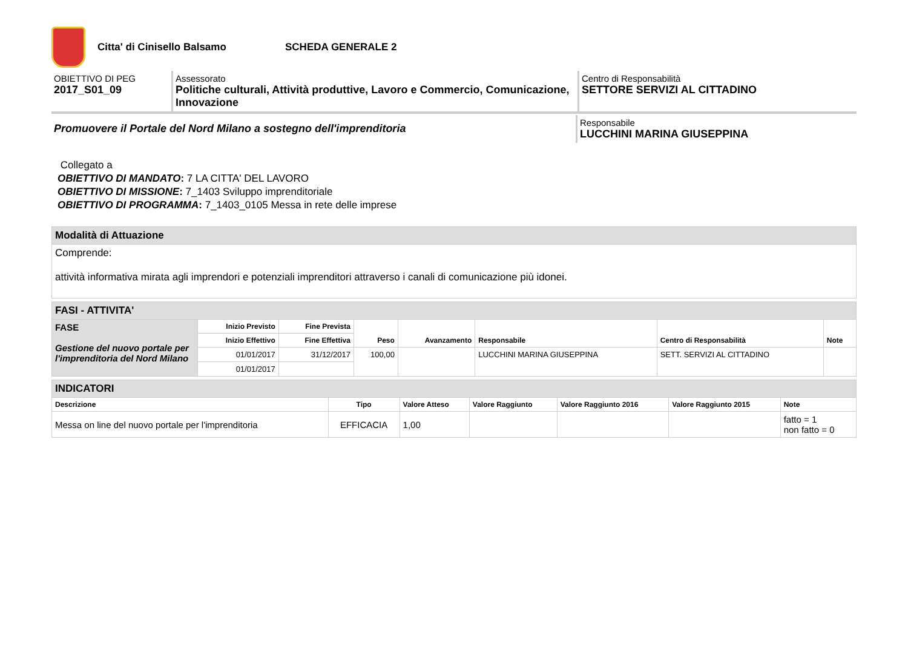Citta' di Cinisello Balsamo SCHEDA GENERALE 2
OBIETTIVO DI PEG
2017_S01_09
Assessorato
Politiche culturali, Attività produttive, Lavoro e Commercio, Comunicazione, Innovazione
Centro di Responsabilità
SETTORE SERVIZI AL CITTADINO
Promuovere il Portale del Nord Milano a sostegno dell'imprenditoria
Responsabile
LUCCHINI MARINA GIUSEPPINA
Collegato a
OBIETTIVO DI MANDATO: 7 LA CITTA' DEL LAVORO
OBIETTIVO DI MISSIONE: 7_1403 Sviluppo imprenditoriale
OBIETTIVO DI PROGRAMMA: 7_1403_0105 Messa in rete delle imprese
| Modalità di Attuazione |
| Comprende: attività informativa mirata agli imprendori e potenziali imprenditori attraverso i canali di comunicazione più idonei. |
| FASI - ATTIVITA' | | | | | | | |
| FASE Gestione del nuovo portale per l'imprenditoria del Nord Milano | Inizio Previsto | Fine Prevista | Peso | Avanzamento | Responsabile | Centro di Responsabilità | Note |
| | Inizio Effettivo | Fine Effettiva | | | | | |
| | 01/01/2017 | 31/12/2017 | 100,00 | | LUCCHINI MARINA GIUSEPPINA | SETT. SERVIZI AL CITTADINO | |
| | 01/01/2017 | | | | | | |
| INDICATORI | | | | | | |
| Descrizione | Tipo | Valore Atteso | Valore Raggiunto | Valore Raggiunto 2016 | Valore Raggiunto 2015 | Note |
| Messa on line del nuovo portale per l'imprenditoria | EFFICACIA | 1,00 | | | | fatto = 1 non fatto = 0 |